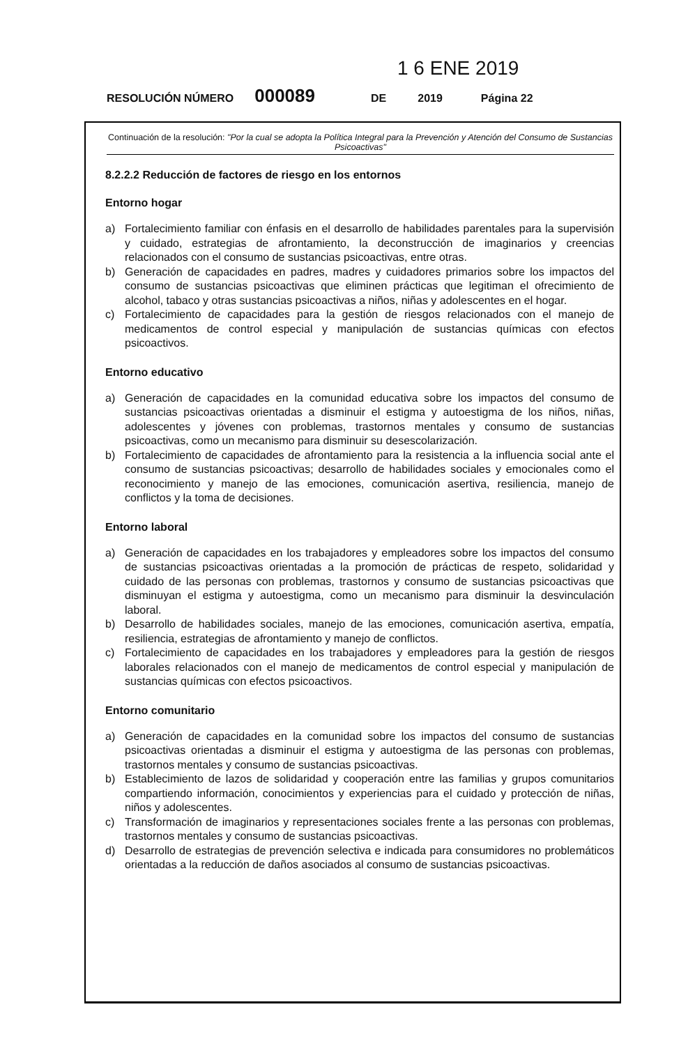1 6 ENE 2019
RESOLUCIÓN NÚMERO 000089 DE 2019 Página 22
Continuación de la resolución: "Por la cual se adopta la Política Integral para la Prevención y Atención del Consumo de Sustancias Psicoactivas"
8.2.2.2 Reducción de factores de riesgo en los entornos
Entorno hogar
a) Fortalecimiento familiar con énfasis en el desarrollo de habilidades parentales para la supervisión y cuidado, estrategias de afrontamiento, la deconstrucción de imaginarios y creencias relacionados con el consumo de sustancias psicoactivas, entre otras.
b) Generación de capacidades en padres, madres y cuidadores primarios sobre los impactos del consumo de sustancias psicoactivas que eliminen prácticas que legitiman el ofrecimiento de alcohol, tabaco y otras sustancias psicoactivas a niños, niñas y adolescentes en el hogar.
c) Fortalecimiento de capacidades para la gestión de riesgos relacionados con el manejo de medicamentos de control especial y manipulación de sustancias químicas con efectos psicoactivos.
Entorno educativo
a) Generación de capacidades en la comunidad educativa sobre los impactos del consumo de sustancias psicoactivas orientadas a disminuir el estigma y autoestigma de los niños, niñas, adolescentes y jóvenes con problemas, trastornos mentales y consumo de sustancias psicoactivas, como un mecanismo para disminuir su desescolarización.
b) Fortalecimiento de capacidades de afrontamiento para la resistencia a la influencia social ante el consumo de sustancias psicoactivas; desarrollo de habilidades sociales y emocionales como el reconocimiento y manejo de las emociones, comunicación asertiva, resiliencia, manejo de conflictos y la toma de decisiones.
Entorno laboral
a) Generación de capacidades en los trabajadores y empleadores sobre los impactos del consumo de sustancias psicoactivas orientadas a la promoción de prácticas de respeto, solidaridad y cuidado de las personas con problemas, trastornos y consumo de sustancias psicoactivas que disminuyan el estigma y autoestigma, como un mecanismo para disminuir la desvinculación laboral.
b) Desarrollo de habilidades sociales, manejo de las emociones, comunicación asertiva, empatía, resiliencia, estrategias de afrontamiento y manejo de conflictos.
c) Fortalecimiento de capacidades en los trabajadores y empleadores para la gestión de riesgos laborales relacionados con el manejo de medicamentos de control especial y manipulación de sustancias químicas con efectos psicoactivos.
Entorno comunitario
a) Generación de capacidades en la comunidad sobre los impactos del consumo de sustancias psicoactivas orientadas a disminuir el estigma y autoestigma de las personas con problemas, trastornos mentales y consumo de sustancias psicoactivas.
b) Establecimiento de lazos de solidaridad y cooperación entre las familias y grupos comunitarios compartiendo información, conocimientos y experiencias para el cuidado y protección de niñas, niños y adolescentes.
c) Transformación de imaginarios y representaciones sociales frente a las personas con problemas, trastornos mentales y consumo de sustancias psicoactivas.
d) Desarrollo de estrategias de prevención selectiva e indicada para consumidores no problemáticos orientadas a la reducción de daños asociados al consumo de sustancias psicoactivas.